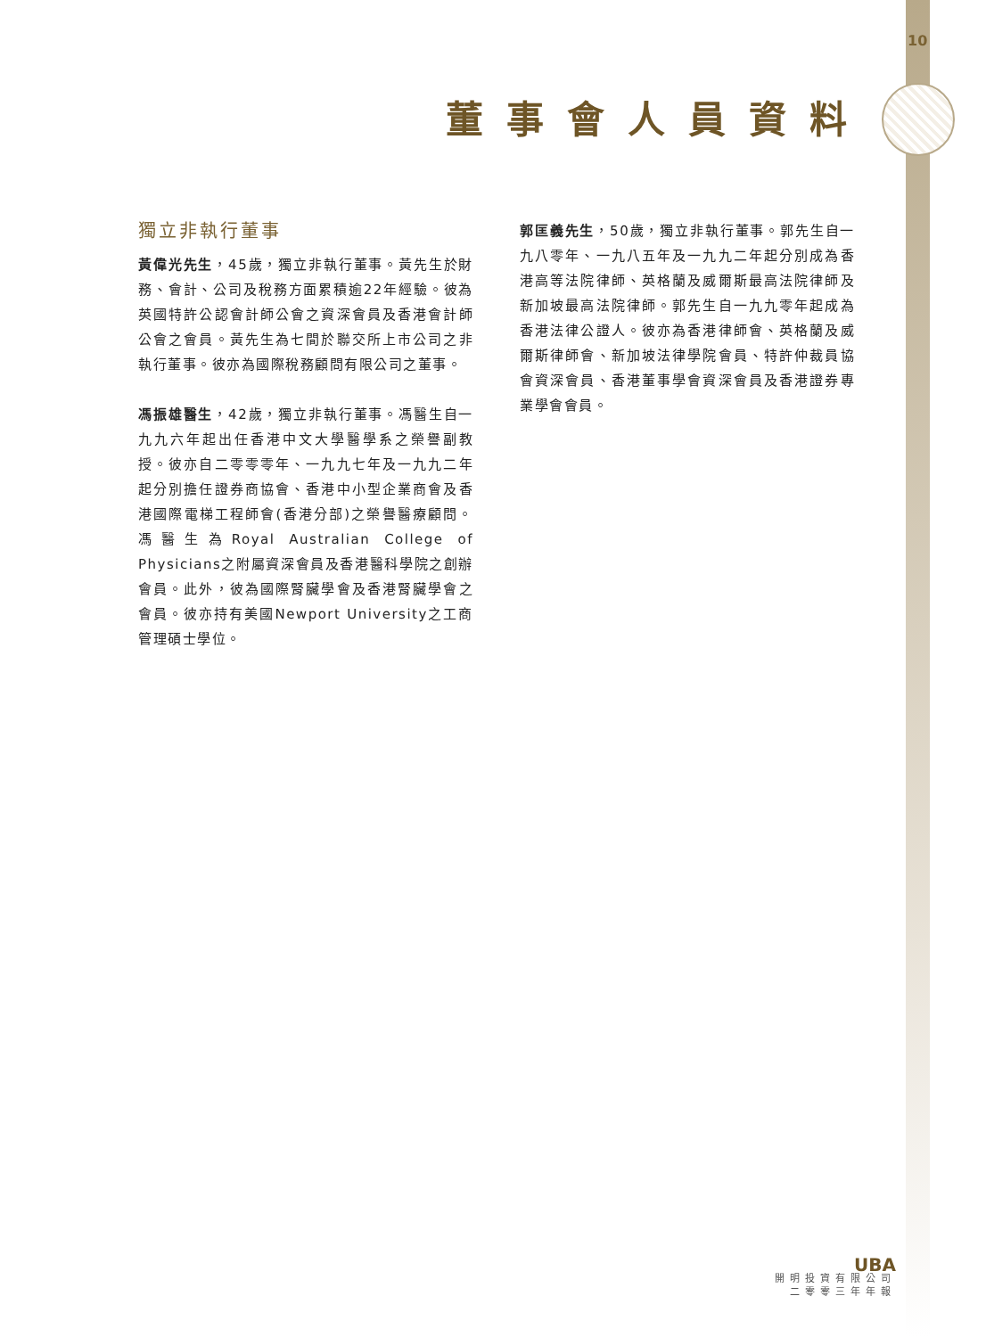10
董事會人員資料
獨立非執行董事
黃偉光先生，45歲，獨立非執行董事。黃先生於財務、會計、公司及稅務方面累積逾22年經驗。彼為英國特許公認會計師公會之資深會員及香港會計師公會之會員。黃先生為七間於聯交所上市公司之非執行董事。彼亦為國際稅務顧問有限公司之董事。
馮振雄醫生，42歲，獨立非執行董事。馮醫生自一九九六年起出任香港中文大學醫學系之榮譽副教授。彼亦自二零零零年、一九九七年及一九九二年起分別擔任證券商協會、香港中小型企業商會及香港國際電梯工程師會(香港分部)之榮譽醫療顧問。馮醫生為Royal Australian College of Physicians之附屬資深會員及香港醫科學院之創辦會員。此外，彼為國際腎臟學會及香港腎臟學會之會員。彼亦持有美國Newport University之工商管理碩士學位。
郭匡義先生，50歲，獨立非執行董事。郭先生自一九八零年、一九八五年及一九九二年起分別成為香港高等法院律師、英格蘭及威爾斯最高法院律師及新加坡最高法院律師。郭先生自一九九零年起成為香港法律公證人。彼亦為香港律師會、英格蘭及威爾斯律師會、新加坡法律學院會員、特許仲裁員協會資深會員、香港董事學會資深會員及香港證券專業學會會員。
UBA
開明投資有限公司
二零零三年年報